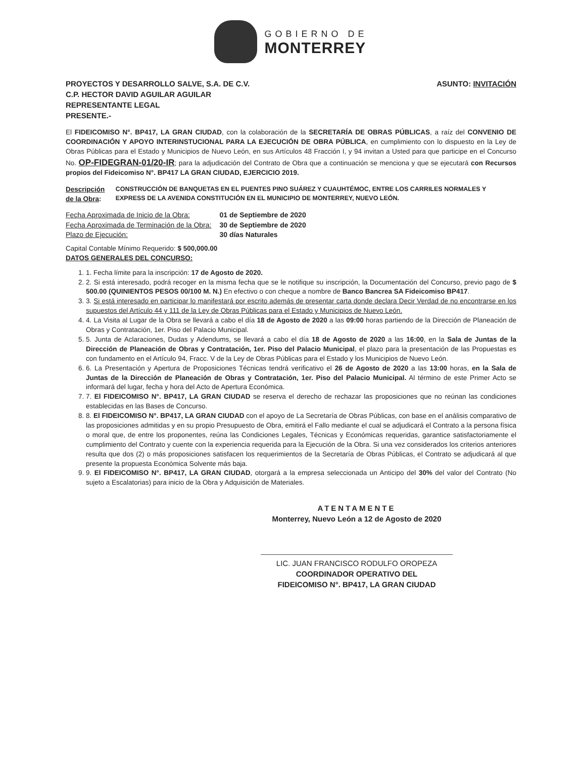GOBIERNO DE
MONTERREY
PROYECTOS Y DESARROLLO SALVE, S.A. DE C.V.
C.P. HECTOR DAVID AGUILAR AGUILAR
REPRESENTANTE LEGAL
PRESENTE.-
ASUNTO: INVITACIÓN
El FIDEICOMISO N°. BP417, LA GRAN CIUDAD, con la colaboración de la SECRETARÍA DE OBRAS PÚBLICAS, a raíz del CONVENIO DE COORDINACIÓN Y APOYO INTERINSTUCIONAL PARA LA EJECUCIÓN DE OBRA PÚBLICA, en cumplimiento con lo dispuesto en la Ley de Obras Públicas para el Estado y Municipios de Nuevo León, en sus Artículos 48 Fracción I, y 94 invitan a Usted para que participe en el Concurso No. OP-FIDEGRAN-01/20-IR; para la adjudicación del Contrato de Obra que a continuación se menciona y que se ejecutará con Recursos propios del Fideicomiso N°. BP417 LA GRAN CIUDAD, EJERCICIO 2019.
Descripción de la Obra: CONSTRUCCIÓN DE BANQUETAS EN EL PUENTES PINO SUÁREZ Y CUAUHTÉMOC, ENTRE LOS CARRILES NORMALES Y EXPRESS DE LA AVENIDA CONSTITUCIÓN EN EL MUNICIPIO DE MONTERREY, NUEVO LEÓN.
| Fecha Aproximada de Inicio de la Obra: | 01 de Septiembre de 2020 |
| Fecha Aproximada de Terminación de la Obra: | 30 de Septiembre de 2020 |
| Plazo de Ejecución: | 30 días Naturales |
Capital Contable Mínimo Requerido: $ 500,000.00
DATOS GENERALES DEL CONCURSO:
1. 1. Fecha límite para la inscripción: 17 de Agosto de 2020.
2. 2. Si está interesado, podrá recoger en la misma fecha que se le notifique su inscripción, la Documentación del Concurso, previo pago de $ 500.00 (QUINIENTOS PESOS 00/100 M. N.) En efectivo o con cheque a nombre de Banco Bancrea SA Fideicomiso BP417.
3. 3. Si está interesado en participar lo manifestará por escrito además de presentar carta donde declara Decir Verdad de no encontrarse en los supuestos del Artículo 44 y 111 de la Ley de Obras Públicas para el Estado y Municipios de Nuevo León.
4. 4. La Visita al Lugar de la Obra se llevará a cabo el día 18 de Agosto de 2020 a las 09:00 horas partiendo de la Dirección de Planeación de Obras y Contratación, 1er. Piso del Palacio Municipal.
5. 5. Junta de Aclaraciones, Dudas y Adendums, se llevará a cabo el día 18 de Agosto de 2020 a las 16:00, en la Sala de Juntas de la Dirección de Planeación de Obras y Contratación, 1er. Piso del Palacio Municipal, el plazo para la presentación de las Propuestas es con fundamento en el Artículo 94, Fracc. V de la Ley de Obras Públicas para el Estado y los Municipios de Nuevo León.
6. 6. La Presentación y Apertura de Proposiciones Técnicas tendrá verificativo el 26 de Agosto de 2020 a las 13:00 horas, en la Sala de Juntas de la Dirección de Planeación de Obras y Contratación, 1er. Piso del Palacio Municipal. Al término de este Primer Acto se informará del lugar, fecha y hora del Acto de Apertura Económica.
7. 7. El FIDEICOMISO N°. BP417, LA GRAN CIUDAD se reserva el derecho de rechazar las proposiciones que no reúnan las condiciones establecidas en las Bases de Concurso.
8. 8. El FIDEICOMISO N°. BP417, LA GRAN CIUDAD con el apoyo de La Secretaría de Obras Públicas, con base en el análisis comparativo de las proposiciones admitidas y en su propio Presupuesto de Obra, emitirá el Fallo mediante el cual se adjudicará el Contrato a la persona física o moral que, de entre los proponentes, reúna las Condiciones Legales, Técnicas y Económicas requeridas, garantice satisfactoriamente el cumplimiento del Contrato y cuente con la experiencia requerida para la Ejecución de la Obra. Si una vez considerados los criterios anteriores resulta que dos (2) o más proposiciones satisfacen los requerimientos de la Secretaría de Obras Públicas, el Contrato se adjudicará al que presente la propuesta Económica Solvente más baja.
9. 9. El FIDEICOMISO N°. BP417, LA GRAN CIUDAD, otorgará a la empresa seleccionada un Anticipo del 30% del valor del Contrato (No sujeto a Escalatorias) para inicio de la Obra y Adquisición de Materiales.
ATENTAMENTE
Monterrey, Nuevo León a 12 de Agosto de 2020
LIC. JUAN FRANCISCO RODULFO OROPEZA
COORDINADOR OPERATIVO DEL
FIDEICOMISO N°. BP417, LA GRAN CIUDAD